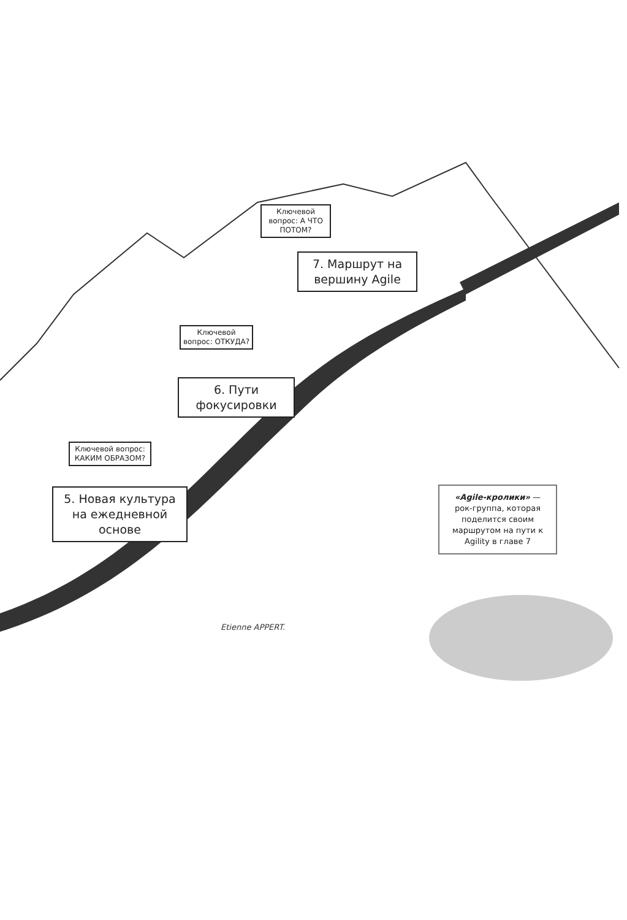Ключевой вопрос: А ЧТО ПОТОМ?
7. Маршрут на вершину Agile
Ключевой вопрос: ОТКУДА?
6. Пути фокусировки
Ключевой вопрос: КАКИМ ОБРАЗОМ?
5. Новая культура на ежедневной основе
«Agile-кролики» — рок-группа, которая поделится своим маршрутом на пути к Agility в главе 7
Etienne APPERT.